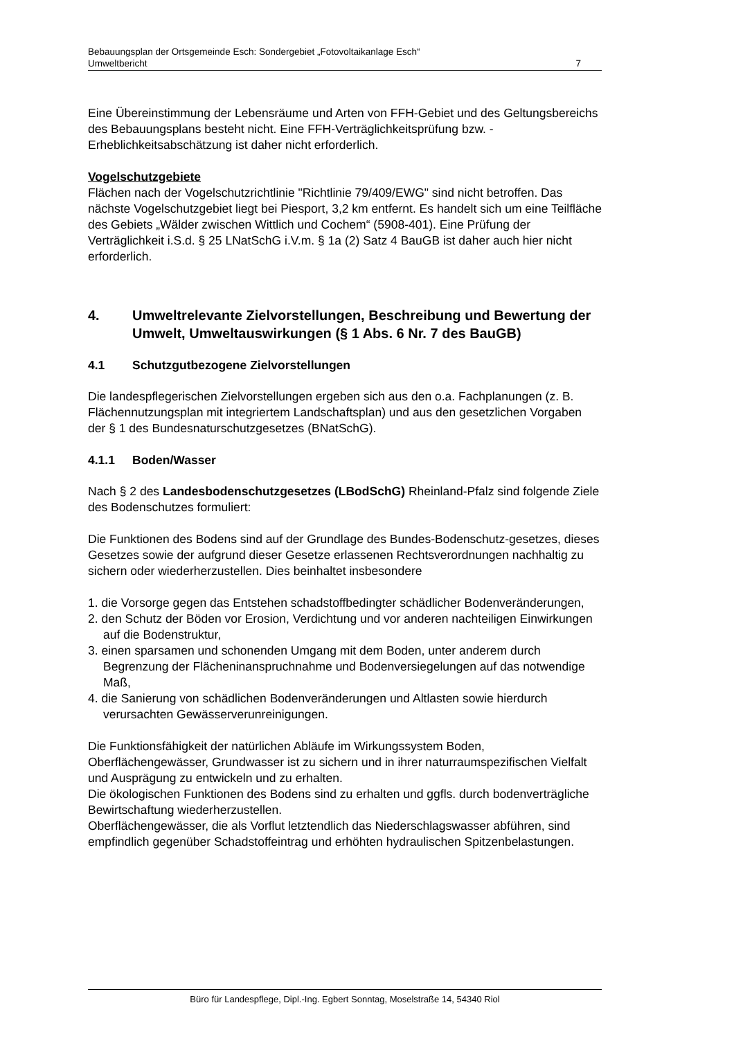Bebauungsplan der Ortsgemeinde Esch: Sondergebiet „Fotovoltaikanlage Esch“
Umweltbericht 7
Eine Übereinstimmung der Lebensräume und Arten von FFH-Gebiet und des Geltungsbereichs des Bebauungsplans besteht nicht. Eine FFH-Verträglichkeitsprüfung bzw. -Erheblichkeitsabschätzung ist daher nicht erforderlich.
Vogelschutzgebiete
Flächen nach der Vogelschutzrichtlinie "Richtlinie 79/409/EWG" sind nicht betroffen. Das nächste Vogelschutzgebiet liegt bei Piesport, 3,2 km entfernt. Es handelt sich um eine Teilfläche des Gebiets „Wälder zwischen Wittlich und Cochem“ (5908-401). Eine Prüfung der Verträglichkeit i.S.d. § 25 LNatSchG i.V.m. § 1a (2) Satz 4 BauGB ist daher auch hier nicht erforderlich.
4. Umweltrelevante Zielvorstellungen, Beschreibung und Bewertung der Umwelt, Umweltauswirkungen (§ 1 Abs. 6 Nr. 7 des BauGB)
4.1 Schutzgutbezogene Zielvorstellungen
Die landespflegerischen Zielvorstellungen ergeben sich aus den o.a. Fachplanungen (z. B. Flächennutzungsplan mit integriertem Landschaftsplan) und aus den gesetzlichen Vorgaben der § 1 des Bundesnaturschutzgesetzes (BNatSchG).
4.1.1 Boden/Wasser
Nach § 2 des Landesbodenschutzgesetzes (LBodSchG) Rheinland-Pfalz sind folgende Ziele des Bodenschutzes formuliert:
Die Funktionen des Bodens sind auf der Grundlage des Bundes-Bodenschutz-gesetzes, dieses Gesetzes sowie der aufgrund dieser Gesetze erlassenen Rechtsverordnungen nachhaltig zu sichern oder wiederherzustellen. Dies beinhaltet insbesondere
1. die Vorsorge gegen das Entstehen schadstoffbedingter schädlicher Bodenveränderungen,
2. den Schutz der Böden vor Erosion, Verdichtung und vor anderen nachteiligen Einwirkungen auf die Bodenstruktur,
3. einen sparsamen und schonenden Umgang mit dem Boden, unter anderem durch Begrenzung der Flächeninanspruchnahme und Bodenversiegelungen auf das notwendige Maß,
4. die Sanierung von schädlichen Bodenveränderungen und Altlasten sowie hierdurch verursachten Gewässerverunreinigungen.
Die Funktionsfähigkeit der natürlichen Abläufe im Wirkungssystem Boden, Oberflächengewässer, Grundwasser ist zu sichern und in ihrer naturraumspezifischen Vielfalt und Ausprägung zu entwickeln und zu erhalten.
Die ökologischen Funktionen des Bodens sind zu erhalten und ggfls. durch bodenverträgliche Bewirtschaftung wiederherzustellen.
Oberflächengewässer, die als Vorflut letztendlich das Niederschlagswasser abführen, sind empfindlich gegenüber Schadstoffeintrag und erhöhten hydraulischen Spitzenbelastungen.
Büro für Landespflege, Dipl.-Ing. Egbert Sonntag, Moselstraße 14, 54340 Riol